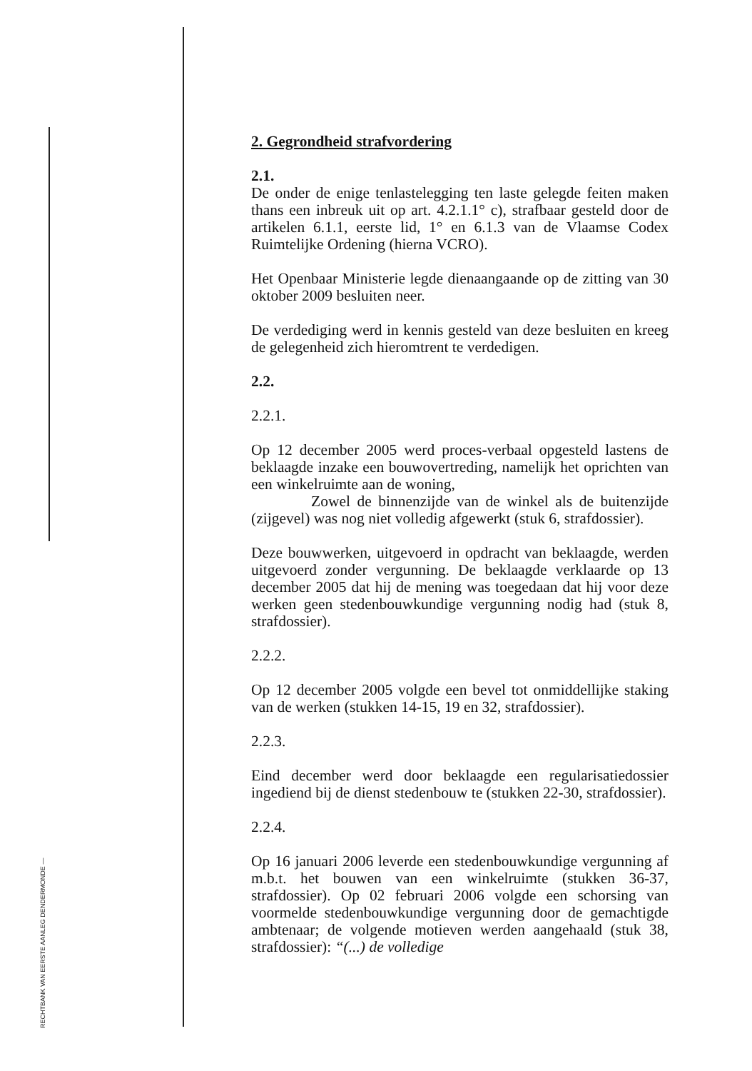RECHTBANK VAN EERSTE AANLEG DENDERMONDE —
2. Gegrondheid strafvordering
2.1.
De onder de enige tenlastelegging ten laste gelegde feiten maken thans een inbreuk uit op art. 4.2.1.1° c), strafbaar gesteld door de artikelen 6.1.1, eerste lid, 1° en 6.1.3 van de Vlaamse Codex Ruimtelijke Ordening (hierna VCRO).
Het Openbaar Ministerie legde dienaangaande op de zitting van 30 oktober 2009 besluiten neer.
De verdediging werd in kennis gesteld van deze besluiten en kreeg de gelegenheid zich hieromtrent te verdedigen.
2.2.
2.2.1.
Op 12 december 2005 werd proces-verbaal opgesteld lastens de beklaagde inzake een bouwovertreding, namelijk het oprichten van een winkelruimte aan de woning,
Zowel de binnenzijde van de winkel als de buitenzijde (zijgevel) was nog niet volledig afgewerkt (stuk 6, strafdossier).
Deze bouwwerken, uitgevoerd in opdracht van beklaagde, werden uitgevoerd zonder vergunning. De beklaagde verklaarde op 13 december 2005 dat hij de mening was toegedaan dat hij voor deze werken geen stedenbouwkundige vergunning nodig had (stuk 8, strafdossier).
2.2.2.
Op 12 december 2005 volgde een bevel tot onmiddellijke staking van de werken (stukken 14-15, 19 en 32, strafdossier).
2.2.3.
Eind december werd door beklaagde een regularisatiedossier ingediend bij de dienst stedenbouw te (stukken 22-30, strafdossier).
2.2.4.
Op 16 januari 2006 leverde een stedenbouwkundige vergunning af m.b.t. het bouwen van een winkelruimte (stukken 36-37, strafdossier). Op 02 februari 2006 volgde een schorsing van voormelde stedenbouwkundige vergunning door de gemachtigde ambtenaar; de volgende motieven werden aangehaald (stuk 38, strafdossier): “(...) de volledige